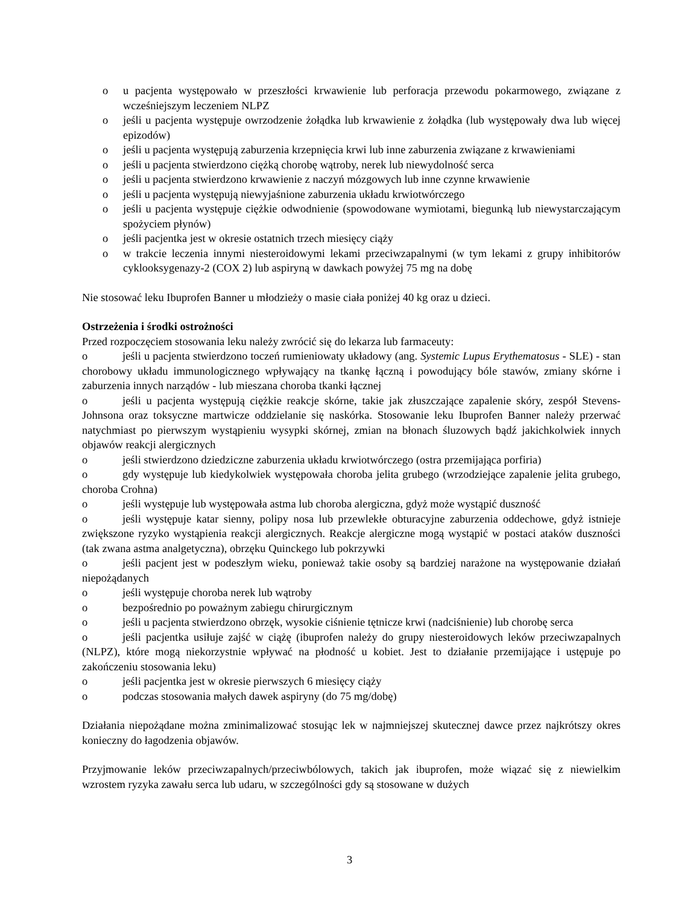o u pacjenta występowało w przeszłości krwawienie lub perforacja przewodu pokarmowego, związane z wcześniejszym leczeniem NLPZ
o jeśli u pacjenta występuje owrzodzenie żołądka lub krwawienie z żołądka (lub występowały dwa lub więcej epizodów)
o jeśli u pacjenta występują zaburzenia krzepnięcia krwi lub inne zaburzenia związane z krwawieniami
o jeśli u pacjenta stwierdzono ciężką chorobę wątroby, nerek lub niewydolność serca
o jeśli u pacjenta stwierdzono krwawienie z naczyń mózgowych lub inne czynne krwawienie
o jeśli u pacjenta występują niewyjaśnione zaburzenia układu krwiotwórczego
o jeśli u pacjenta występuje ciężkie odwodnienie (spowodowane wymiotami, biegunką lub niewystarczającym spożyciem płynów)
o jeśli pacjentka jest w okresie ostatnich trzech miesięcy ciąży
o w trakcie leczenia innymi niesteroidowymi lekami przeciwzapalnymi (w tym lekami z grupy inhibitorów cyklooksygenazy-2 (COX 2) lub aspiryną w dawkach powyżej 75 mg na dobę
Nie stosować leku Ibuprofen Banner u młodzieży o masie ciała poniżej 40 kg oraz u dzieci.
Ostrzeżenia i środki ostrożności
Przed rozpoczęciem stosowania leku należy zwrócić się do lekarza lub farmaceuty:
o jeśli u pacjenta stwierdzono toczeń rumieniowaty układowy (ang. Systemic Lupus Erythematosus - SLE) - stan chorobowy układu immunologicznego wpływający na tkankę łączną i powodujący bóle stawów, zmiany skórne i zaburzenia innych narządów - lub mieszana choroba tkanki łącznej
o jeśli u pacjenta występują ciężkie reakcje skórne, takie jak złuszczające zapalenie skóry, zespół Stevens-Johnsona oraz toksyczne martwicze oddzielanie się naskórka. Stosowanie leku Ibuprofen Banner należy przerwać natychmiast po pierwszym wystąpieniu wysypki skórnej, zmian na błonach śluzowych bądź jakichkolwiek innych objawów reakcji alergicznych
o jeśli stwierdzono dziedziczne zaburzenia układu krwiotwórczego (ostra przemijająca porfiria)
o gdy występuje lub kiedykolwiek występowała choroba jelita grubego (wrzodziejące zapalenie jelita grubego, choroba Crohna)
o jeśli występuje lub występowała astma lub choroba alergiczna, gdyż może wystąpić duszność
o jeśli występuje katar sienny, polipy nosa lub przewlekłe obturacyjne zaburzenia oddechowe, gdyż istnieje zwiększone ryzyko wystąpienia reakcji alergicznych. Reakcje alergiczne mogą wystąpić w postaci ataków duszności (tak zwana astma analgetyczna), obrzęku Quinckego lub pokrzywki
o jeśli pacjent jest w podeszłym wieku, ponieważ takie osoby są bardziej narażone na występowanie działań niepożądanych
o jeśli występuje choroba nerek lub wątroby
o bezpośrednio po poważnym zabiegu chirurgicznym
o jeśli u pacjenta stwierdzono obrzęk, wysokie ciśnienie tętnicze krwi (nadciśnienie) lub chorobę serca
o jeśli pacjentka usiłuje zajść w ciążę (ibuprofen należy do grupy niesteroidowych leków przeciwzapalnych (NLPZ), które mogą niekorzystnie wpływać na płodność u kobiet. Jest to działanie przemijające i ustępuje po zakończeniu stosowania leku)
o jeśli pacjentka jest w okresie pierwszych 6 miesięcy ciąży
o podczas stosowania małych dawek aspiryny (do 75 mg/dobę)
Działania niepożądane można zminimalizować stosując lek w najmniejszej skutecznej dawce przez najkrótszy okres konieczny do łagodzenia objawów.
Przyjmowanie leków przeciwzapalnych/przeciwbólowych, takich jak ibuprofen, może wiązać się z niewielkim wzrostem ryzyka zawału serca lub udaru, w szczególności gdy są stosowane w dużych
3